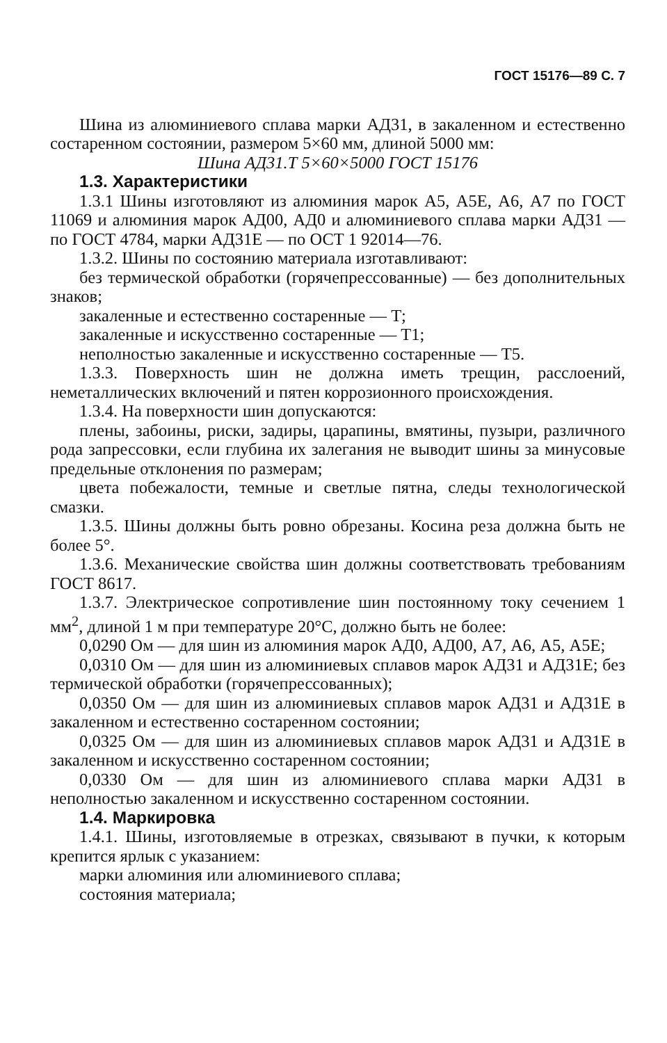ГОСТ 15176—89 С. 7
Шина из алюминиевого сплава марки АД31, в закаленном и естественно состаренном состоянии, размером 5×60 мм, длиной 5000 мм:
Шина АД31.Т 5×60×5000 ГОСТ 15176
1.3. Характеристики
1.3.1 Шины изготовляют из алюминия марок А5, А5Е, А6, А7 по ГОСТ 11069 и алюминия марок АД00, АД0 и алюминиевого сплава марки АД31 — по ГОСТ 4784, марки АД31Е — по ОСТ 1 92014—76.
1.3.2. Шины по состоянию материала изготавливают:
без термической обработки (горячепрессованные) — без дополнительных знаков;
закаленные и естественно состаренные — Т;
закаленные и искусственно состаренные — Т1;
неполностью закаленные и искусственно состаренные — Т5.
1.3.3. Поверхность шин не должна иметь трещин, расслоений, неметаллических включений и пятен коррозионного происхождения.
1.3.4. На поверхности шин допускаются:
плены, забоины, риски, задиры, царапины, вмятины, пузыри, различного рода запрессовки, если глубина их залегания не выводит шины за минусовые предельные отклонения по размерам;
цвета побежалости, темные и светлые пятна, следы технологической смазки.
1.3.5. Шины должны быть ровно обрезаны. Косина реза должна быть не более 5°.
1.3.6. Механические свойства шин должны соответствовать требованиям ГОСТ 8617.
1.3.7. Электрическое сопротивление шин постоянному току сечением 1 мм<sup>2</sup>, длиной 1 м при температуре 20°С, должно быть не более:
0,0290 Ом — для шин из алюминия марок АД0, АД00, А7, А6, А5, А5Е;
0,0310 Ом — для шин из алюминиевых сплавов марок АД31 и АД31Е; без термической обработки (горячепрессованных);
0,0350 Ом — для шин из алюминиевых сплавов марок АД31 и АД31Е в закаленном и естественно состаренном состоянии;
0,0325 Ом — для шин из алюминиевых сплавов марок АД31 и АД31Е в закаленном и искусственно состаренном состоянии;
0,0330 Ом — для шин из алюминиевого сплава марки АД31 в неполностью закаленном и искусственно состаренном состоянии.
1.4. Маркировка
1.4.1. Шины, изготовляемые в отрезках, связывают в пучки, к которым крепится ярлык с указанием:
марки алюминия или алюминиевого сплава;
состояния материала;